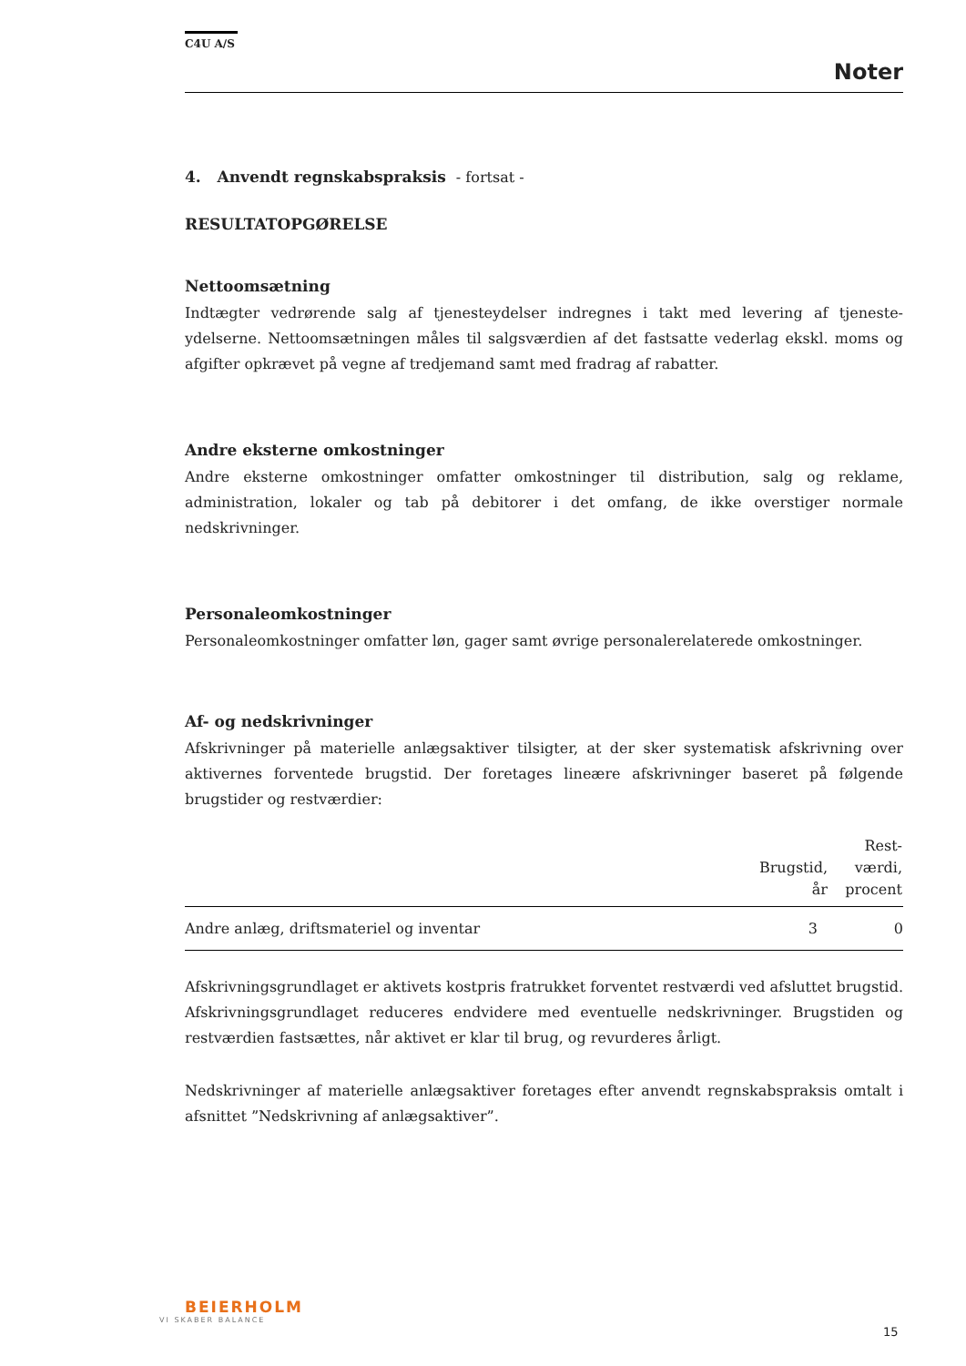C4U A/S
Noter
4. Anvendt regnskabspraksis - fortsat -
RESULTATOPGØRELSE
Nettoomsætning
Indtægter vedrørende salg af tjenesteydelser indregnes i takt med levering af tjeneste-ydelserne. Nettoomsætningen måles til salgsværdien af det fastsatte vederlag ekskl. moms og afgifter opkrævet på vegne af tredjemand samt med fradrag af rabatter.
Andre eksterne omkostninger
Andre eksterne omkostninger omfatter omkostninger til distribution, salg og reklame, administration, lokaler og tab på debitorer i det omfang, de ikke overstiger normale nedskrivninger.
Personaleomkostninger
Personaleomkostninger omfatter løn, gager samt øvrige personalerelaterede omkostninger.
Af- og nedskrivninger
Afskrivninger på materielle anlægsaktiver tilsigter, at der sker systematisk afskrivning over aktivernes forventede brugstid. Der foretages lineære afskrivninger baseret på følgende brugstider og restværdier:
| | Brugstid, år | Rest- værdi, procent |
| --- | --- | --- |
| Andre anlæg, driftsmateriel og inventar | 3 | 0 |
Afskrivningsgrundlaget er aktivets kostpris fratrukket forventet restværdi ved afsluttet brugstid. Afskrivningsgrundlaget reduceres endvidere med eventuelle nedskrivninger. Brugstiden og restværdien fastsættes, når aktivet er klar til brug, og revurderes årligt.
Nedskrivninger af materielle anlægsaktiver foretages efter anvendt regnskabspraksis omtalt i afsnittet ”Nedskrivning af anlægsaktiver”.
BEIERHOLM
VI SKABER BALANCE
15